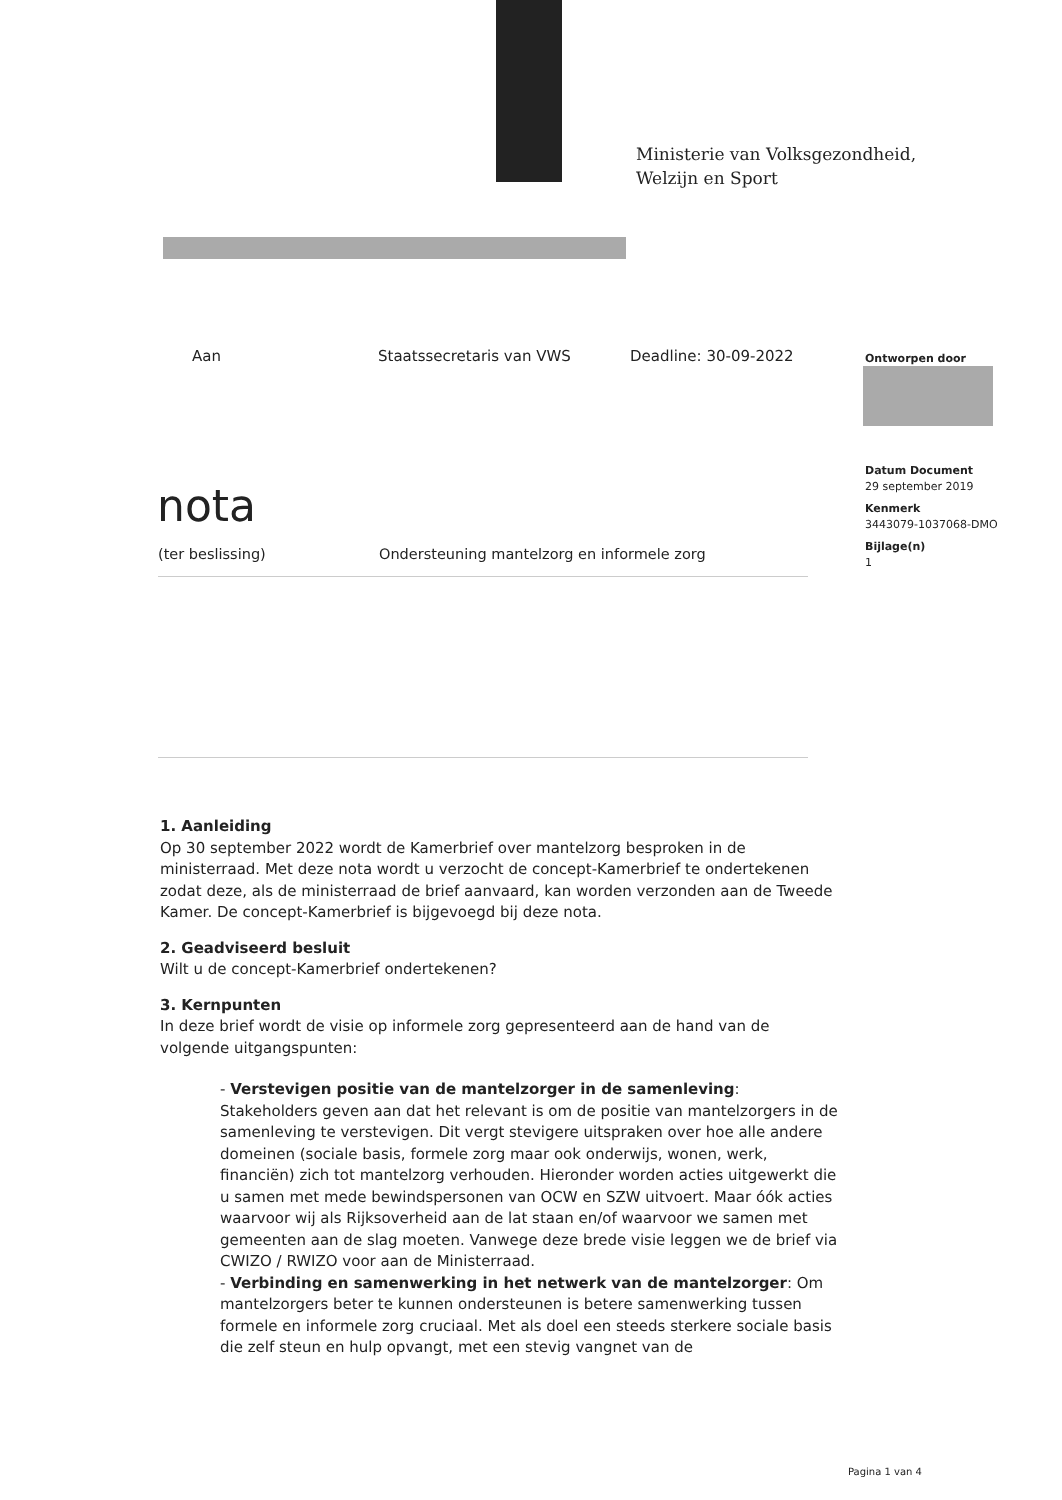Ministerie van Volksgezondheid,
Welzijn en Sport
Aan Staatssecretaris van VWS Deadline: 30-09-2022
Ontworpen door
Datum Document
29 september 2019
Kenmerk
3443079-1037068-DMO
Bijlage(n)
1
nota
(ter beslissing) Ondersteuning mantelzorg en informele zorg
1. Aanleiding
Op 30 september 2022 wordt de Kamerbrief over mantelzorg besproken in de ministerraad. Met deze nota wordt u verzocht de concept-Kamerbrief te ondertekenen zodat deze, als de ministerraad de brief aanvaard, kan worden verzonden aan de Tweede Kamer. De concept-Kamerbrief is bijgevoegd bij deze nota.
2. Geadviseerd besluit
Wilt u de concept-Kamerbrief ondertekenen?
3. Kernpunten
In deze brief wordt de visie op informele zorg gepresenteerd aan de hand van de volgende uitgangspunten:
- Verstevigen positie van de mantelzorger in de samenleving: Stakeholders geven aan dat het relevant is om de positie van mantelzorgers in de samenleving te verstevigen. Dit vergt stevigere uitspraken over hoe alle andere domeinen (sociale basis, formele zorg maar ook onderwijs, wonen, werk, financiën) zich tot mantelzorg verhouden. Hieronder worden acties uitgewerkt die u samen met mede bewindspersonen van OCW en SZW uitvoert. Maar óók acties waarvoor wij als Rijksoverheid aan de lat staan en/of waarvoor we samen met gemeenten aan de slag moeten. Vanwege deze brede visie leggen we de brief via CWIZO / RWIZO voor aan de Ministerraad.
- Verbinding en samenwerking in het netwerk van de mantelzorger: Om mantelzorgers beter te kunnen ondersteunen is betere samenwerking tussen formele en informele zorg cruciaal. Met als doel een steeds sterkere sociale basis die zelf steun en hulp opvangt, met een stevig vangnet van de
Pagina 1 van 4